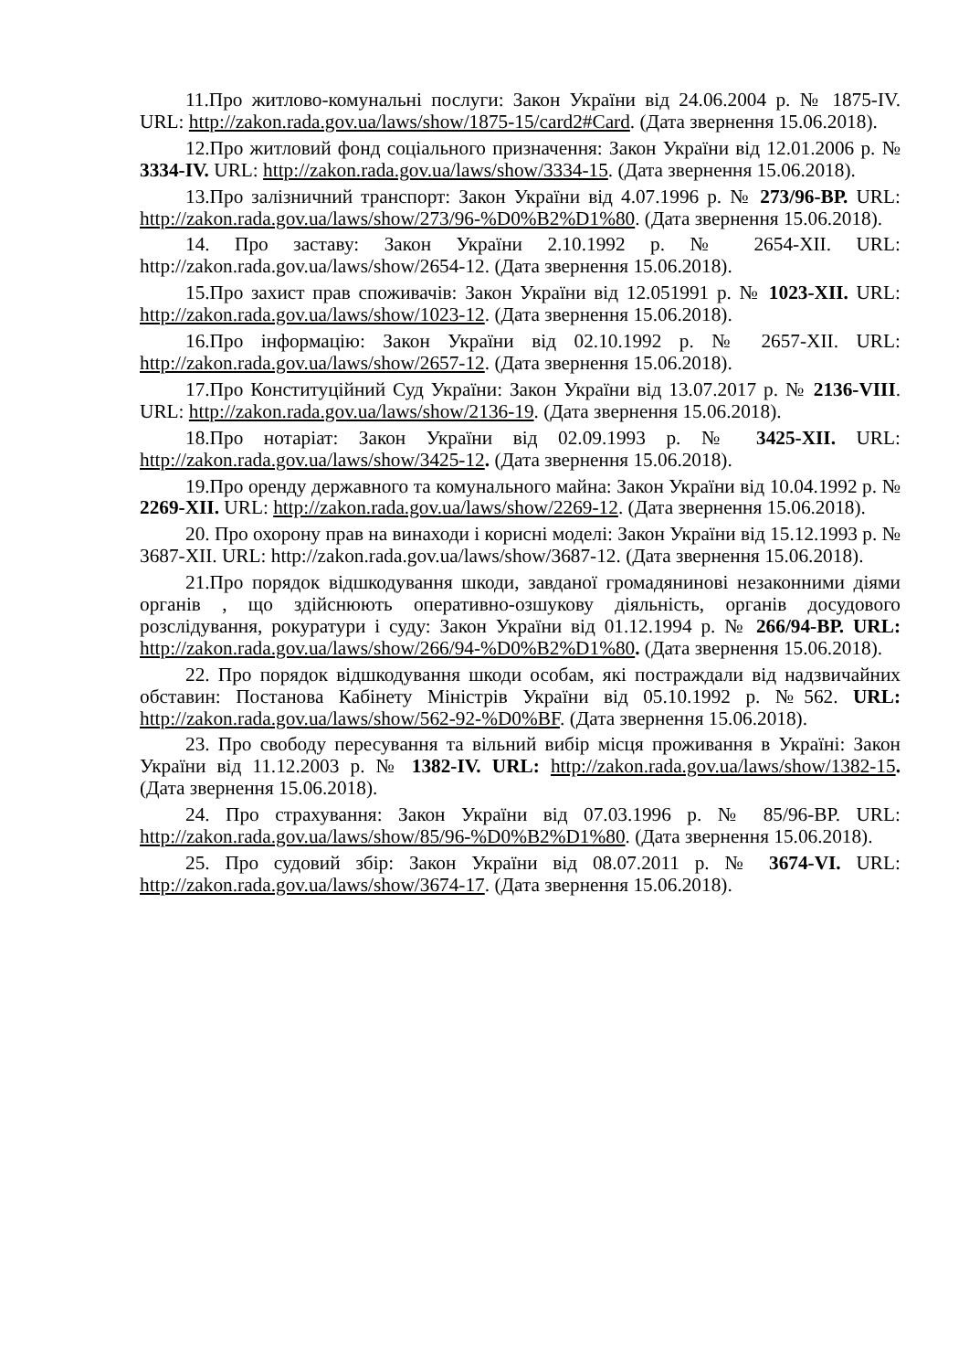11.Про житлово-комунальні послуги: Закон України від 24.06.2004 р. № 1875-IV. URL: http://zakon.rada.gov.ua/laws/show/1875-15/card2#Card. (Дата звернення 15.06.2018).
12.Про житловий фонд соціального призначення: Закон України від 12.01.2006 р. № 3334-IV. URL: http://zakon.rada.gov.ua/laws/show/3334-15. (Дата звернення 15.06.2018).
13.Про залізничний транспорт: Закон України від 4.07.1996 р. № 273/96-ВР. URL: http://zakon.rada.gov.ua/laws/show/273/96-%D0%B2%D1%80. (Дата звернення 15.06.2018).
14. Про заставу: Закон України 2.10.1992 р. № 2654-XII. URL: http://zakon.rada.gov.ua/laws/show/2654-12. (Дата звернення 15.06.2018).
15.Про захист прав споживачів: Закон України від 12.051991 р. № 1023-XII. URL: http://zakon.rada.gov.ua/laws/show/1023-12. (Дата звернення 15.06.2018).
16.Про інформацію: Закон України від 02.10.1992 р. № 2657-XII. URL: http://zakon.rada.gov.ua/laws/show/2657-12. (Дата звернення 15.06.2018).
17.Про Конституційний Суд України: Закон України від 13.07.2017 р. № 2136-VIII. URL: http://zakon.rada.gov.ua/laws/show/2136-19. (Дата звернення 15.06.2018).
18.Про нотаріат: Закон України від 02.09.1993 р. № 3425-XII. URL: http://zakon.rada.gov.ua/laws/show/3425-12. (Дата звернення 15.06.2018).
19.Про оренду державного та комунального майна: Закон України від 10.04.1992 р. № 2269-XII. URL: http://zakon.rada.gov.ua/laws/show/2269-12. (Дата звернення 15.06.2018).
20. Про охорону прав на винаходи і корисні моделі: Закон України від 15.12.1993 р. № 3687-XII. URL: http://zakon.rada.gov.ua/laws/show/3687-12. (Дата звернення 15.06.2018).
21.Про порядок відшкодування шкоди, завданої громадянинові незаконними діями органів , що здійснюють оперативно-озшукову діяльність, органів досудового розслідування, рокуратури і суду: Закон України від 01.12.1994 р. № 266/94-ВР. URL: http://zakon.rada.gov.ua/laws/show/266/94-%D0%B2%D1%80. (Дата звернення 15.06.2018).
22. Про порядок відшкодування шкоди особам, які постраждали від надзвичайних обставин: Постанова Кабінету Міністрів України від 05.10.1992 р. №562. URL: http://zakon.rada.gov.ua/laws/show/562-92-%D0%BF. (Дата звернення 15.06.2018).
23. Про свободу пересування та вільний вибір місця проживання в Україні: Закон України від 11.12.2003 р. № 1382-IV. URL: http://zakon.rada.gov.ua/laws/show/1382-15. (Дата звернення 15.06.2018).
24. Про страхування: Закон України від 07.03.1996 р. № 85/96-ВР. URL: http://zakon.rada.gov.ua/laws/show/85/96-%D0%B2%D1%80. (Дата звернення 15.06.2018).
25. Про судовий збір: Закон України від 08.07.2011 р. № 3674-VI. URL: http://zakon.rada.gov.ua/laws/show/3674-17. (Дата звернення 15.06.2018).